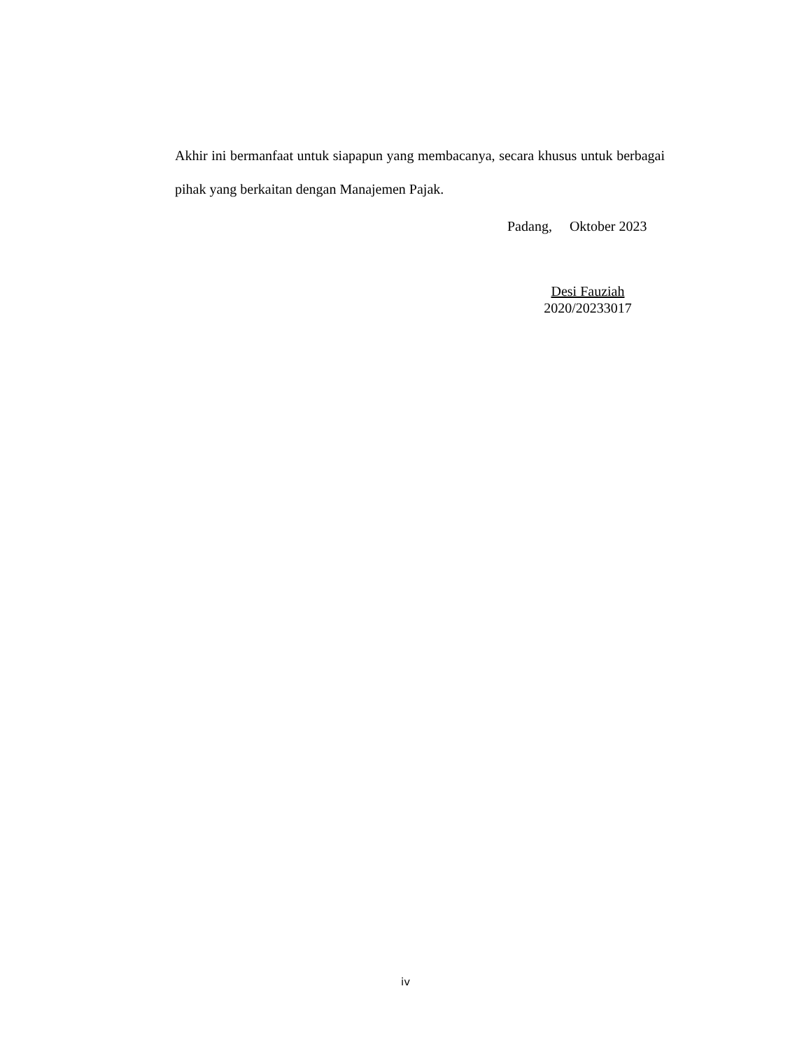Akhir ini bermanfaat untuk siapapun yang membacanya, secara khusus untuk berbagai pihak yang berkaitan dengan Manajemen Pajak.
Padang, Oktober 2023
Desi Fauziah
2020/20233017
iv